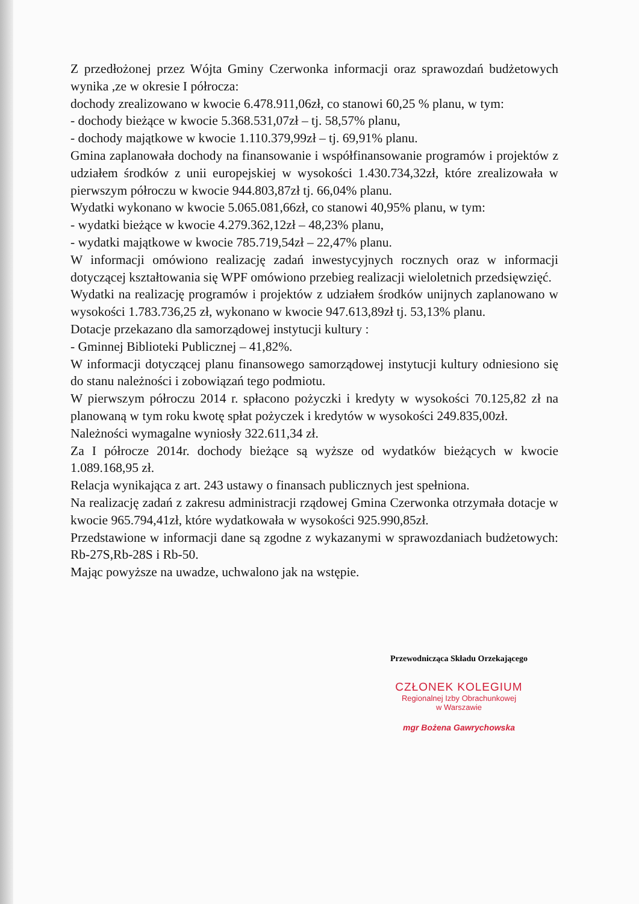Z przedłożonej przez Wójta Gminy Czerwonka informacji oraz sprawozdań budżetowych wynika ,ze w okresie I półrocza:
dochody zrealizowano w kwocie 6.478.911,06zł, co stanowi 60,25 % planu, w tym:
- dochody bieżące w kwocie 5.368.531,07zł – tj. 58,57% planu,
- dochody majątkowe w kwocie 1.110.379,99zł – tj. 69,91% planu.
Gmina zaplanowała dochody na finansowanie i współfinansowanie programów i projektów z udziałem środków z unii europejskiej w wysokości 1.430.734,32zł, które zrealizowała w pierwszym półroczu w kwocie 944.803,87zł tj. 66,04% planu.
Wydatki wykonano w kwocie 5.065.081,66zł, co stanowi 40,95% planu, w tym:
- wydatki bieżące w kwocie 4.279.362,12zł – 48,23% planu,
- wydatki majątkowe w kwocie 785.719,54zł – 22,47% planu.
W informacji omówiono realizację zadań inwestycyjnych rocznych oraz w informacji dotyczącej kształtowania się WPF omówiono przebieg realizacji wieloletnich przedsięwzięć.
Wydatki na realizację programów i projektów z udziałem środków unijnych zaplanowano w wysokości 1.783.736,25 zł, wykonano w kwocie 947.613,89zł tj. 53,13% planu.
Dotacje przekazano dla samorządowej instytucji kultury :
- Gminnej Biblioteki Publicznej – 41,82%.
W informacji dotyczącej planu finansowego samorządowej instytucji kultury odniesiono się do stanu należności i zobowiązań tego podmiotu.
W pierwszym półroczu 2014 r. spłacono pożyczki i kredyty w wysokości 70.125,82 zł na planowaną w tym roku kwotę spłat pożyczek i kredytów w wysokości 249.835,00zł.
Należności wymagalne wyniosły 322.611,34 zł.
Za I półrocze 2014r. dochody bieżące są wyższe od wydatków bieżących w kwocie 1.089.168,95 zł.
Relacja wynikająca z art. 243 ustawy o finansach publicznych jest spełniona.
Na realizację zadań z zakresu administracji rządowej Gmina Czerwonka otrzymała dotacje w kwocie 965.794,41zł, które wydatkowała w wysokości 925.990,85zł.
Przedstawione w informacji dane są zgodne z wykazanymi w sprawozdaniach budżetowych: Rb-27S,Rb-28S i Rb-50.
Mając powyższe na uwadze, uchwalono jak na wstępie.
Przewodnicząca Składu Orzekającego
CZŁONEK KOLEGIUM
Regionalnej Izby Obrachunkowej
w Warszawie
mgr Bożena Gawrychowska